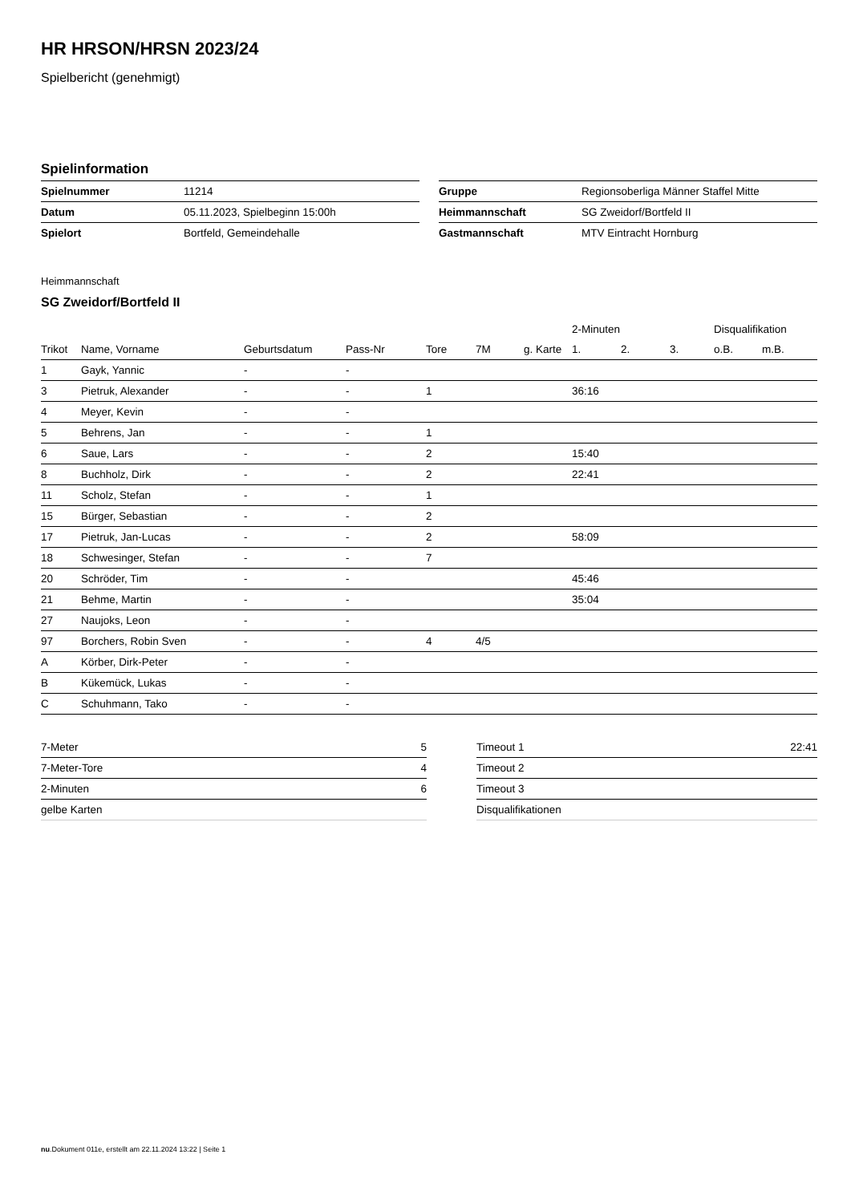HR HRSON/HRSN 2023/24
Spielbericht (genehmigt)
Spielinformation
| Spielnummer | 11214 |
| Datum | 05.11.2023, Spielbeginn 15:00h |
| Spielort | Bortfeld, Gemeindehalle |
| Gruppe | Regionsoberliga Männer Staffel Mitte |
| Heimmannschaft | SG Zweidorf/Bortfeld II |
| Gastmannschaft | MTV Eintracht Hornburg |
Heimmannschaft
SG Zweidorf/Bortfeld II
| | | | | | | | 2-Minuten | | | Disqualifikation | |
| --- | --- | --- | --- | --- | --- | --- | --- | --- | --- | --- | --- |
| Trikot | Name, Vorname | Geburtsdatum | Pass-Nr | Tore | 7M | g. Karte | 1. | 2. | 3. | o.B. | m.B. |
| 1 | Gayk, Yannic | - | - | | | | | | | | |
| 3 | Pietruk, Alexander | - | - | 1 | | | 36:16 | | | | |
| 4 | Meyer, Kevin | - | - | | | | | | | | |
| 5 | Behrens, Jan | - | - | 1 | | | | | | | |
| 6 | Saue, Lars | - | - | 2 | | | 15:40 | | | | |
| 8 | Buchholz, Dirk | - | - | 2 | | | 22:41 | | | | |
| 11 | Scholz, Stefan | - | - | 1 | | | | | | | |
| 15 | Bürger, Sebastian | - | - | 2 | | | | | | | |
| 17 | Pietruk, Jan-Lucas | - | - | 2 | | | 58:09 | | | | |
| 18 | Schwesinger, Stefan | - | - | 7 | | | | | | | |
| 20 | Schröder, Tim | - | - | | | | 45:46 | | | | |
| 21 | Behme, Martin | - | - | | | | 35:04 | | | | |
| 27 | Naujoks, Leon | - | - | | | | | | | | |
| 97 | Borchers, Robin Sven | - | - | 4 | 4/5 | | | | | | |
| A | Körber, Dirk-Peter | - | - | | | | | | | | |
| B | Kükemück, Lukas | - | - | | | | | | | | |
| C | Schuhmann, Tako | - | - | | | | | | | | |
| 7-Meter | 5 |
| 7-Meter-Tore | 4 |
| 2-Minuten | 6 |
| gelbe Karten | |
| Timeout 1 | 22:41 |
| Timeout 2 | |
| Timeout 3 | |
| Disqualifikationen | |
nu.Dokument 011e, erstellt am 22.11.2024 13:22 | Seite 1